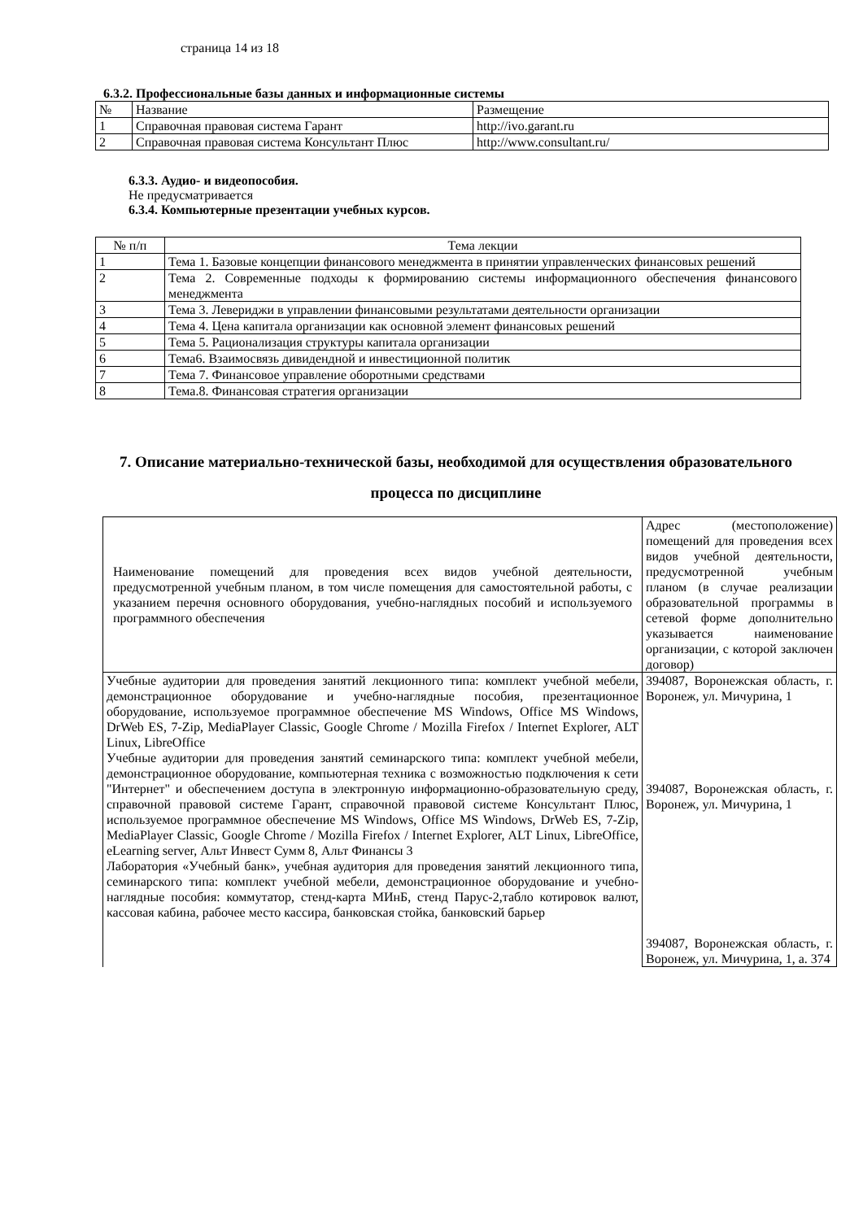страница 14 из 18
6.3.2. Профессиональные базы данных и информационные системы
| № | Название | Размещение |
| 1 | Справочная правовая система Гарант | http://ivo.garant.ru |
| 2 | Справочная правовая система Консультант Плюс | http://www.consultant.ru/ |
6.3.3. Аудио- и видеопособия.
Не предусматривается
6.3.4. Компьютерные презентации учебных курсов.
| № п/п | Тема лекции |
| 1 | Тема 1. Базовые концепции финансового менеджмента в принятии управленческих финансовых решений |
| 2 | Тема 2. Современные подходы к формированию системы информационного обеспечения финансового менеджмента |
| 3 | Тема 3. Левериджи в управлении финансовыми результатами деятельности организации |
| 4 | Тема 4. Цена капитала организации как основной элемент финансовых решений |
| 5 | Тема 5. Рационализация структуры капитала организации |
| 6 | Тема6. Взаимосвязь дивидендной и инвестиционной политик |
| 7 | Тема 7. Финансовое управление оборотными средствами |
| 8 | Тема.8. Финансовая стратегия организации |
7. Описание материально-технической базы, необходимой для осуществления образовательного процесса по дисциплине
| Наименование помещений для проведения всех видов учебной деятельности, предусмотренной учебным планом, в том числе помещения для самостоятельной работы, с указанием перечня основного оборудования, учебно-наглядных пособий и используемого программного обеспечения | Адрес (местоположение) помещений для проведения всех видов учебной деятельности, предусмотренной учебным планом (в случае реализации образовательной программы в сетевой форме дополнительно указывается наименование организации, с которой заключен договор) |
| Учебные аудитории для проведения занятий лекционного типа: комплект учебной мебели, демонстрационное оборудование и учебно-наглядные пособия, презентационное оборудование, используемое программное обеспечение MS Windows, Office MS Windows, DrWeb ES, 7-Zip, MediaPlayer Classic, Google Chrome / Mozilla Firefox / Internet Explorer, ALT Linux, LibreOffice Учебные аудитории для проведения занятий семинарского типа: комплект учебной мебели, демонстрационное оборудование, компьютерная техника с возможностью подключения к сети "Интернет" и обеспечением доступа в электронную информационно-образовательную среду, справочной правовой системе Гарант, справочной правовой системе Консультант Плюс, используемое программное обеспечение MS Windows, Office MS Windows, DrWeb ES, 7-Zip, MediaPlayer Classic, Google Chrome / Mozilla Firefox / Internet Explorer, ALT Linux, LibreOffice, eLearning server, Альт Инвест Сумм 8, Альт Финансы 3 Лаборатория «Учебный банк», учебная аудитория для проведения занятий лекционного типа, семинарского типа: комплект учебной мебели, демонстрационное оборудование и учебно-наглядные пособия: коммутатор, стенд-карта МИнБ, стенд Парус-2,табло котировок валют, кассовая кабина, рабочее место кассира, банковская стойка, банковский барьер | 394087, Воронежская область, г. Воронеж, ул. Мичурина, 1 394087, Воронежская область, г. Воронеж, ул. Мичурина, 1 394087, Воронежская область, г. Воронеж, ул. Мичурина, 1, а. 374 |